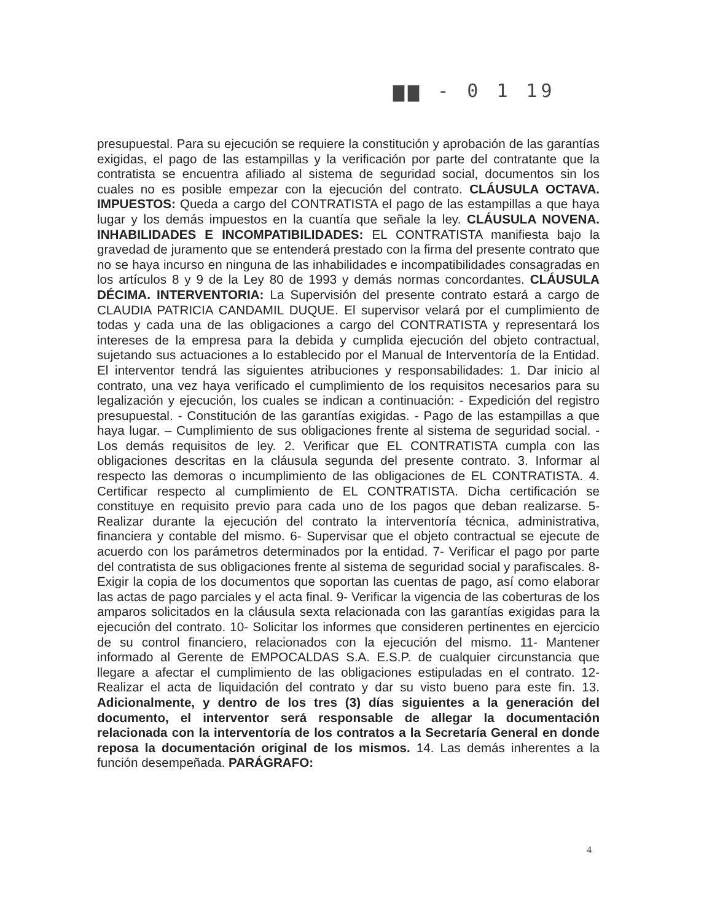▆▆ - 0 1 19
presupuestal. Para su ejecución se requiere la constitución y aprobación de las garantías exigidas, el pago de las estampillas y la verificación por parte del contratante que la contratista se encuentra afiliado al sistema de seguridad social, documentos sin los cuales no es posible empezar con la ejecución del contrato. CLÁUSULA OCTAVA. IMPUESTOS: Queda a cargo del CONTRATISTA el pago de las estampillas a que haya lugar y los demás impuestos en la cuantía que señale la ley. CLÁUSULA NOVENA. INHABILIDADES E INCOMPATIBILIDADES: EL CONTRATISTA manifiesta bajo la gravedad de juramento que se entenderá prestado con la firma del presente contrato que no se haya incurso en ninguna de las inhabilidades e incompatibilidades consagradas en los artículos 8 y 9 de la Ley 80 de 1993 y demás normas concordantes. CLÁUSULA DÉCIMA. INTERVENTORIA: La Supervisión del presente contrato estará a cargo de CLAUDIA PATRICIA CANDAMIL DUQUE. El supervisor velará por el cumplimiento de todas y cada una de las obligaciones a cargo del CONTRATISTA y representará los intereses de la empresa para la debida y cumplida ejecución del objeto contractual, sujetando sus actuaciones a lo establecido por el Manual de Interventoría de la Entidad. El interventor tendrá las siguientes atribuciones y responsabilidades: 1. Dar inicio al contrato, una vez haya verificado el cumplimiento de los requisitos necesarios para su legalización y ejecución, los cuales se indican a continuación: - Expedición del registro presupuestal. - Constitución de las garantías exigidas. - Pago de las estampillas a que haya lugar. – Cumplimiento de sus obligaciones frente al sistema de seguridad social. - Los demás requisitos de ley. 2. Verificar que EL CONTRATISTA cumpla con las obligaciones descritas en la cláusula segunda del presente contrato. 3. Informar al respecto las demoras o incumplimiento de las obligaciones de EL CONTRATISTA. 4. Certificar respecto al cumplimiento de EL CONTRATISTA. Dicha certificación se constituye en requisito previo para cada uno de los pagos que deban realizarse. 5- Realizar durante la ejecución del contrato la interventoría técnica, administrativa, financiera y contable del mismo. 6- Supervisar que el objeto contractual se ejecute de acuerdo con los parámetros determinados por la entidad. 7- Verificar el pago por parte del contratista de sus obligaciones frente al sistema de seguridad social y parafiscales. 8- Exigir la copia de los documentos que soportan las cuentas de pago, así como elaborar las actas de pago parciales y el acta final. 9- Verificar la vigencia de las coberturas de los amparos solicitados en la cláusula sexta relacionada con las garantías exigidas para la ejecución del contrato. 10- Solicitar los informes que consideren pertinentes en ejercicio de su control financiero, relacionados con la ejecución del mismo. 11- Mantener informado al Gerente de EMPOCALDAS S.A. E.S.P. de cualquier circunstancia que llegare a afectar el cumplimiento de las obligaciones estipuladas en el contrato. 12- Realizar el acta de liquidación del contrato y dar su visto bueno para este fin. 13. Adicionalmente, y dentro de los tres (3) días siguientes a la generación del documento, el interventor será responsable de allegar la documentación relacionada con la interventoría de los contratos a la Secretaría General en donde reposa la documentación original de los mismos. 14. Las demás inherentes a la función desempeñada. PARÁGRAFO:
4